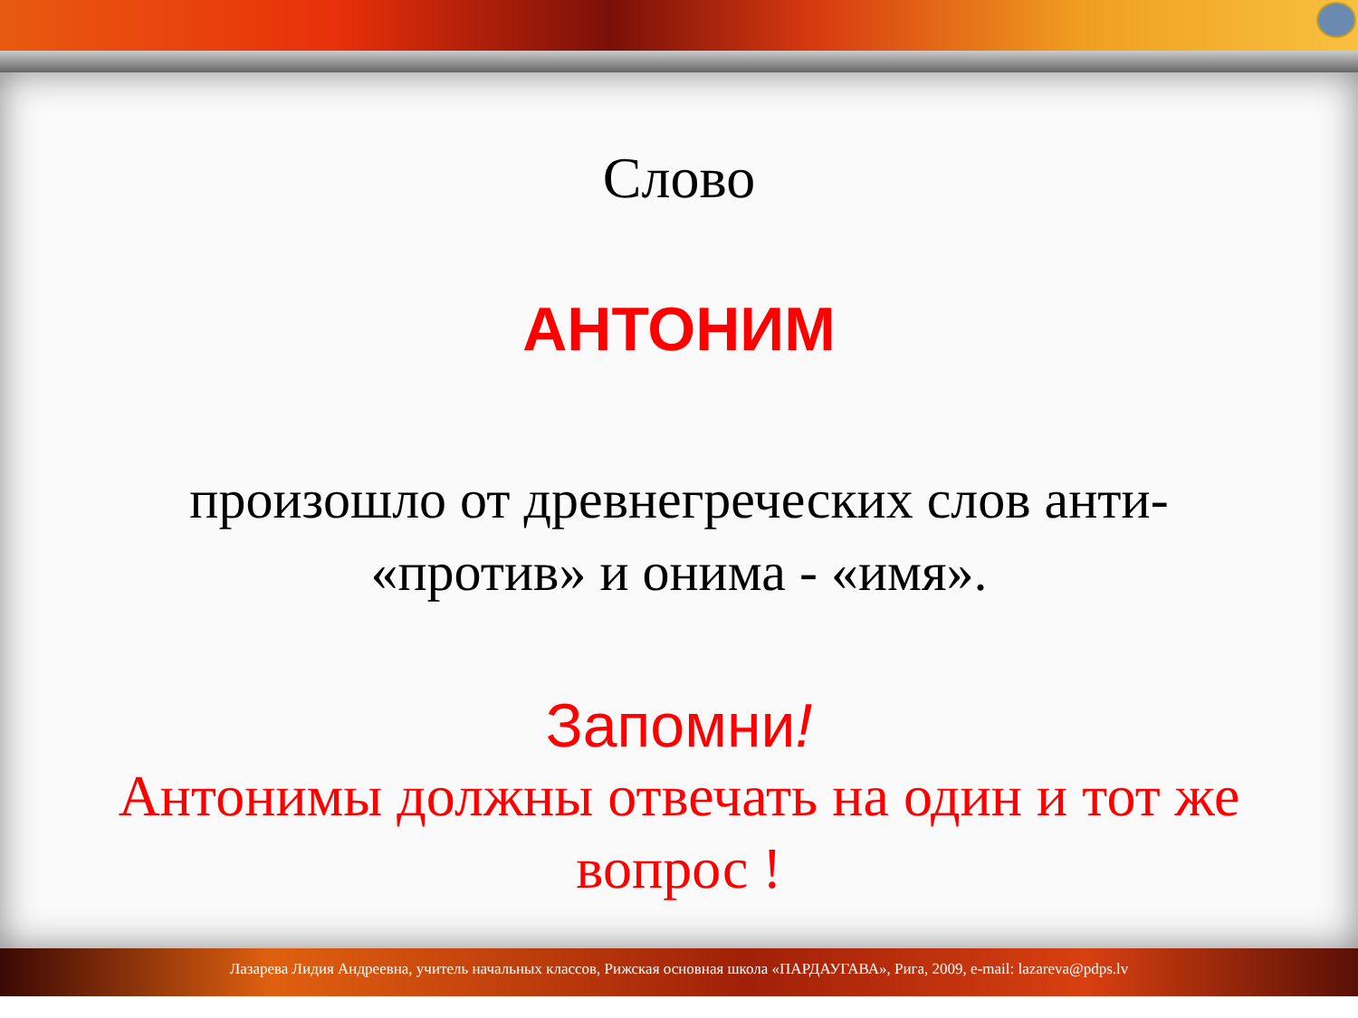Слово
АНТОНИМ
произошло от древнегреческих слов анти-
«против» и онима - «имя».
Запомни!
Антонимы должны отвечать на один и тот же
вопрос !
Лазарева Лидия Андреевна, учитель начальных классов, Рижская основная школа «ПАРДАУГАВА», Рига, 2009, e-mail: lazareva@pdps.lv